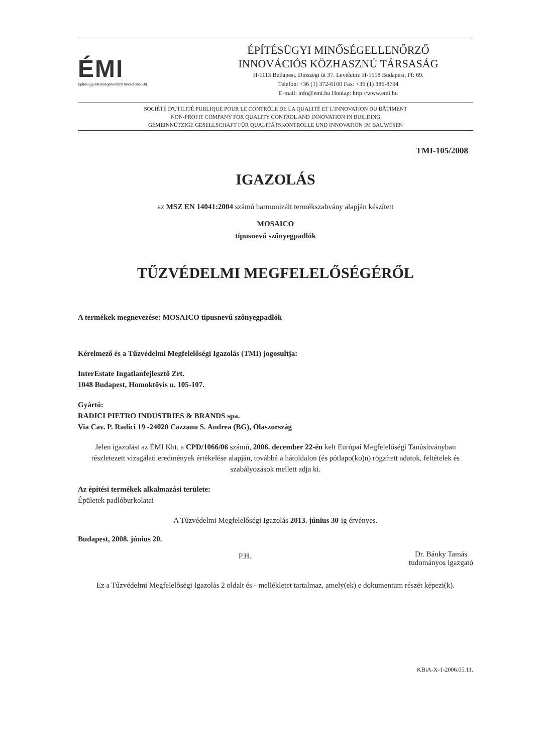ÉMI
Építésügyi Minőségellenőrző Innovációs Kht.
ÉPÍTÉSÜGYI MINŐSÉGELLENŐRZŐ
INNOVÁCIÓS KÖZHASZNÚ TÁRSASÁG
H-1113 Budapest, Diószegi út 37. Levélcím: H-1518 Budapest, Pf: 69.
Telefon: +36 (1) 372-6100 Fax: +36 (1) 386-8794
E-mail: info@emi.hu Honlap: http://www.emi.hu
SOCIÉTÉ D'UTILITÉ PUBLIQUE POUR LE CONTRÔLE DE LA QUALITÉ ET L'INNOVATION DU BÂTIMENT
NON-PROFIT COMPANY FOR QUALITY CONTROL AND INNOVATION IN BUILDING
GEMEINNÜTZIGE GESELLSCHAFT FÜR QUALITÄTSKONTROLLE UND INNOVATION IM BAUWESEN
TMI-105/2008
IGAZOLÁS
az MSZ EN 14041:2004 számú harmonizált termékszabvány alapján készített
MOSAICO
típusnevű szőnyegpadlók
TŰZVÉDELMI MEGFELELŐSÉGÉRŐL
A termékek megnevezése: MOSAICO típusnevű szőnyegpadlók
Kérelmező és a Tűzvédelmi Megfelelőségi Igazolás (TMI) jogosultja:
InterEstate Ingatlanfejlesztő Zrt.
1048 Budapest, Homoktövis u. 105-107.
Gyártó:
RADICI PIETRO INDUSTRIES & BRANDS spa.
Via Cav. P. Radici 19 -24020 Cazzano S. Andrea (BG), Olaszország
Jelen igazolást az ÉMI Kht. a CPD/1066/06 számú, 2006. december 22-én kelt Európai Megfelelőségi Tanúsítványban részletezett vizsgálati eredmények értékelése alapján, továbbá a hátoldalon (és pótlapo(ko)n) rögzített adatok, feltételek és szabályozások mellett adja ki.
Az építési termékek alkalmazási területe:
Épületek padlóburkolatai
A Tűzvédelmi Megfelelőségi Igazolás 2013. június 30-ig érvényes.
Budapest, 2008. június 20.
P.H.
Dr. Bánky Tamás
tudományos igazgató
Ez a Tűzvédelmi Megfelelőségi Igazolás 2 oldalt és - mellékletet tartalmaz, amely(ek) e dokumentum részét képezi(k).
KBiA-X-1-2006.05.11.